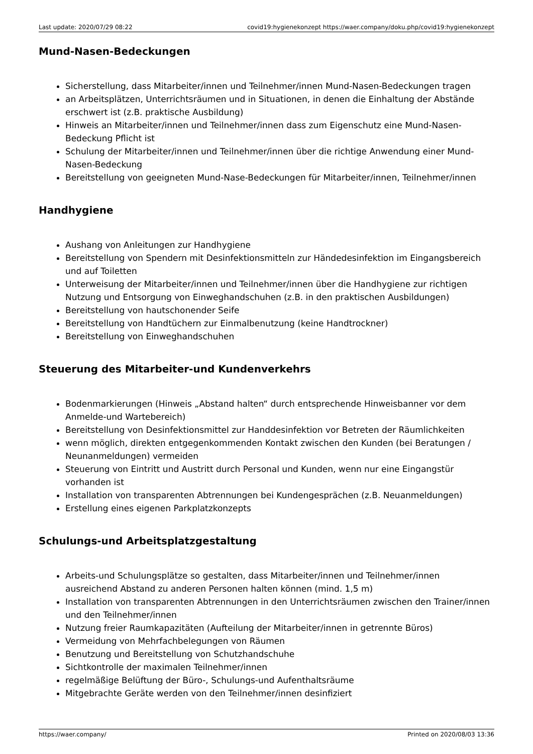Last update: 2020/07/29 08:22 covid19:hygienekonzept https://waer.company/doku.php/covid19:hygienekonzept
Mund-Nasen-Bedeckungen
Sicherstellung, dass Mitarbeiter/innen und Teilnehmer/innen Mund-Nasen-Bedeckungen tragen
an Arbeitsplätzen, Unterrichtsräumen und in Situationen, in denen die Einhaltung der Abstände erschwert ist (z.B. praktische Ausbildung)
Hinweis an Mitarbeiter/innen und Teilnehmer/innen dass zum Eigenschutz eine Mund-Nasen-Bedeckung Pflicht ist
Schulung der Mitarbeiter/innen und Teilnehmer/innen über die richtige Anwendung einer Mund-Nasen-Bedeckung
Bereitstellung von geeigneten Mund-Nase-Bedeckungen für Mitarbeiter/innen, Teilnehmer/innen
Handhygiene
Aushang von Anleitungen zur Handhygiene
Bereitstellung von Spendern mit Desinfektionsmitteln zur Händedesinfektion im Eingangsbereich und auf Toiletten
Unterweisung der Mitarbeiter/innen und Teilnehmer/innen über die Handhygiene zur richtigen Nutzung und Entsorgung von Einweghandschuhen (z.B. in den praktischen Ausbildungen)
Bereitstellung von hautschonender Seife
Bereitstellung von Handtüchern zur Einmalbenutzung (keine Handtrockner)
Bereitstellung von Einweghandschuhen
Steuerung des Mitarbeiter-und Kundenverkehrs
Bodenmarkierungen (Hinweis „Abstand halten“ durch entsprechende Hinweisbanner vor dem Anmelde-und Wartebereich)
Bereitstellung von Desinfektionsmittel zur Handdesinfektion vor Betreten der Räumlichkeiten
wenn möglich, direkten entgegenkommenden Kontakt zwischen den Kunden (bei Beratungen / Neunanmeldungen) vermeiden
Steuerung von Eintritt und Austritt durch Personal und Kunden, wenn nur eine Eingangstür vorhanden ist
Installation von transparenten Abtrennungen bei Kundengesprächen (z.B. Neuanmeldungen)
Erstellung eines eigenen Parkplatzkonzepts
Schulungs-und Arbeitsplatzgestaltung
Arbeits-und Schulungsplätze so gestalten, dass Mitarbeiter/innen und Teilnehmer/innen ausreichend Abstand zu anderen Personen halten können (mind. 1,5 m)
Installation von transparenten Abtrennungen in den Unterrichtsräumen zwischen den Trainer/innen und den Teilnehmer/innen
Nutzung freier Raumkapazitäten (Aufteilung der Mitarbeiter/innen in getrennte Büros)
Vermeidung von Mehrfachbelegungen von Räumen
Benutzung und Bereitstellung von Schutzhandschuhe
Sichtkontrolle der maximalen Teilnehmer/innen
regelmäßige Belüftung der Büro-, Schulungs-und Aufenthaltsräume
Mitgebrachte Geräte werden von den Teilnehmer/innen desinfiziert
https://waer.company/ Printed on 2020/08/03 13:36